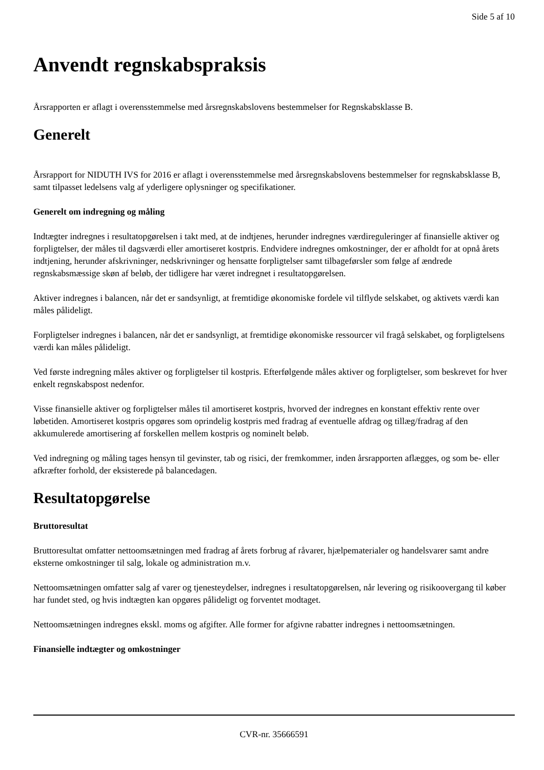Side 5 af 10
Anvendt regnskabspraksis
Årsrapporten er aflagt i overensstemmelse med årsregnskabslovens bestemmelser for Regnskabsklasse B.
Generelt
Årsrapport for NIDUTH IVS for 2016 er aflagt i overensstemmelse med årsregnskabslovens bestemmelser for regnskabsklasse B, samt tilpasset ledelsens valg af yderligere oplysninger og specifikationer.
Generelt om indregning og måling
Indtægter indregnes i resultatopgørelsen i takt med, at de indtjenes, herunder indregnes værdireguleringer af finansielle aktiver og forpligtelser, der måles til dagsværdi eller amortiseret kostpris. Endvidere indregnes omkostninger, der er afholdt for at opnå årets indtjening, herunder afskrivninger, nedskrivninger og hensatte forpligtelser samt tilbageførsler som følge af ændrede regnskabsmæssige skøn af beløb, der tidligere har været indregnet i resultatopgørelsen.
Aktiver indregnes i balancen, når det er sandsynligt, at fremtidige økonomiske fordele vil tilflyde selskabet, og aktivets værdi kan måles pålideligt.
Forpligtelser indregnes i balancen, når det er sandsynligt, at fremtidige økonomiske ressourcer vil fragå selskabet, og forpligtelsens værdi kan måles pålideligt.
Ved første indregning måles aktiver og forpligtelser til kostpris. Efterfølgende måles aktiver og forpligtelser, som beskrevet for hver enkelt regnskabspost nedenfor.
Visse finansielle aktiver og forpligtelser måles til amortiseret kostpris, hvorved der indregnes en konstant effektiv rente over løbetiden. Amortiseret kostpris opgøres som oprindelig kostpris med fradrag af eventuelle afdrag og tillæg/fradrag af den akkumulerede amortisering af forskellen mellem kostpris og nominelt beløb.
Ved indregning og måling tages hensyn til gevinster, tab og risici, der fremkommer, inden årsrapporten aflægges, og som be- eller afkræfter forhold, der eksisterede på balancedagen.
Resultatopgørelse
Bruttoresultat
Bruttoresultat omfatter nettoomsætningen med fradrag af årets forbrug af råvarer, hjælpematerialer og handelsvarer samt andre eksterne omkostninger til salg, lokale og administration m.v.
Nettoomsætningen omfatter salg af varer og tjenesteydelser, indregnes i resultatopgørelsen, når levering og risikoovergang til køber har fundet sted, og hvis indtægten kan opgøres pålideligt og forventet modtaget.
Nettoomsætningen indregnes ekskl. moms og afgifter. Alle former for afgivne rabatter indregnes i nettoomsætningen.
Finansielle indtægter og omkostninger
CVR-nr. 35666591